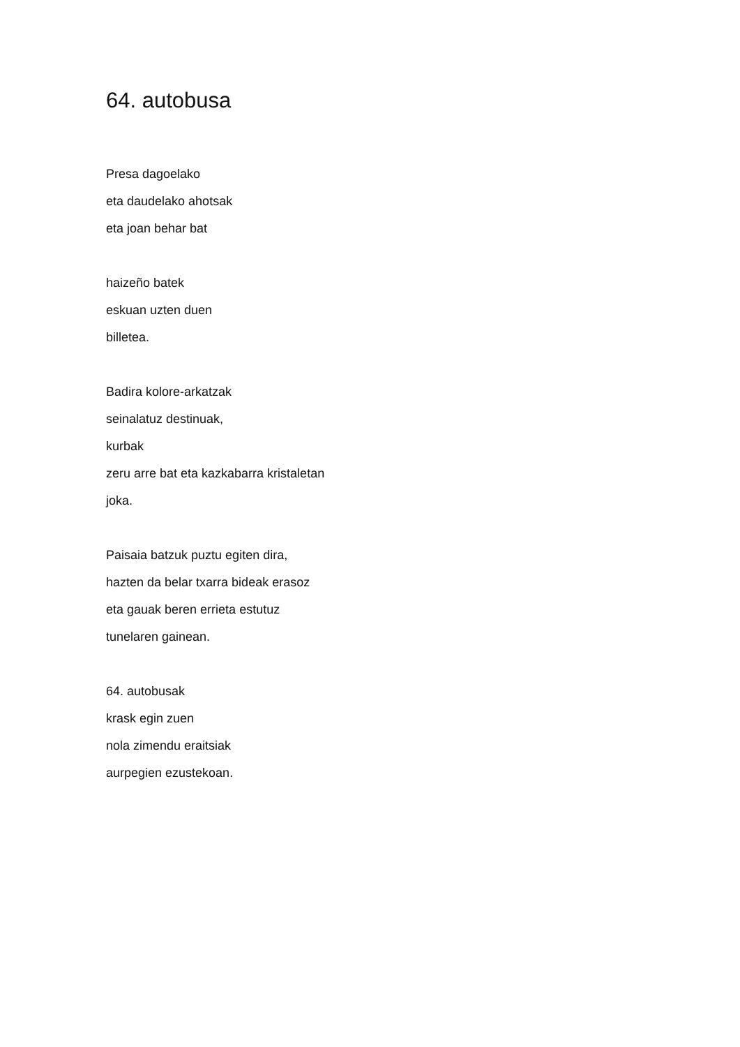64. autobusa
Presa dagoelako
eta daudelako ahotsak
eta joan behar bat
haizeño batek
eskuan uzten duen
billetea.
Badira kolore-arkatzak
seinalatuz destinuak,
kurbak
zeru arre bat eta kazkabarra kristaletan
joka.
Paisaia batzuk puztu egiten dira,
hazten da belar txarra bideak erasoz
eta gauak beren errieta estutuz
tunelaren gainean.
64. autobusak
krask egin zuen
nola zimendu eraitsiak
aurpegien ezustekoan.